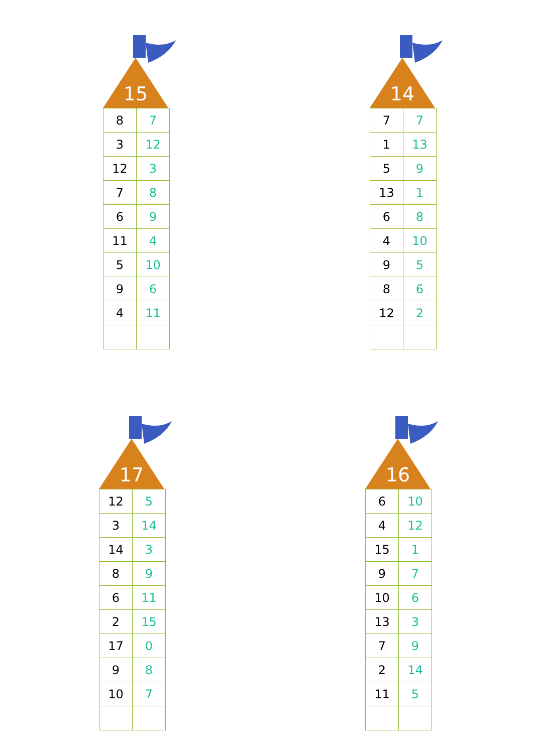15
| 8 | 7 |
| 3 | 12 |
| 12 | 3 |
| 7 | 8 |
| 6 | 9 |
| 11 | 4 |
| 5 | 10 |
| 9 | 6 |
| 4 | 11 |
14
| 7 | 7 |
| 1 | 13 |
| 5 | 9 |
| 13 | 1 |
| 6 | 8 |
| 4 | 10 |
| 9 | 5 |
| 8 | 6 |
| 12 | 2 |
17
| 12 | 5 |
| 3 | 14 |
| 14 | 3 |
| 8 | 9 |
| 6 | 11 |
| 2 | 15 |
| 17 | 0 |
| 9 | 8 |
| 10 | 7 |
16
| 6 | 10 |
| 4 | 12 |
| 15 | 1 |
| 9 | 7 |
| 10 | 6 |
| 13 | 3 |
| 7 | 9 |
| 2 | 14 |
| 11 | 5 |